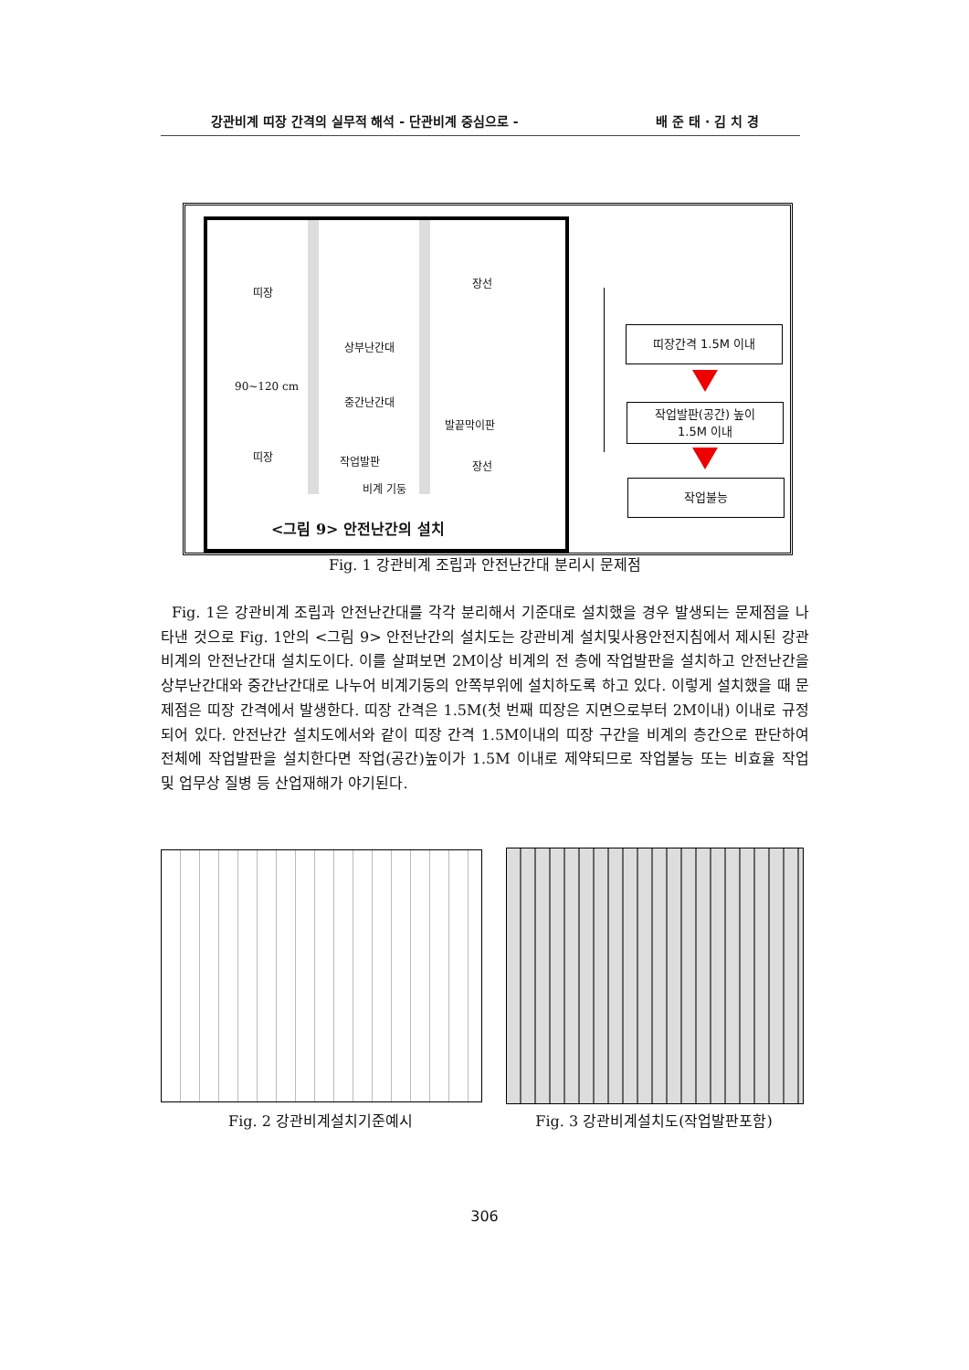강관비계 띠장 간격의 실무적 해석 - 단관비계 중심으로 - 배 준 태 · 김 치 경
띠장
장선
상부난간대
90~120 cm
중간난간대
발끝막이판
띠장 작업발판 장선
비계 기둥
<그림 9> 안전난간의 설치
띠장간격 1.5M 이내
작업발판(공간) 높이
1.5M 이내
작업불능
Fig. 1 강관비계 조립과 안전난간대 분리시 문제점
Fig. 1은 강관비계 조립과 안전난간대를 각각 분리해서 기준대로 설치했을 경우 발생되는 문제점을 나타낸 것으로 Fig. 1안의 <그림 9> 안전난간의 설치도는 강관비계 설치및사용안전지침에서 제시된 강관비계의 안전난간대 설치도이다. 이를 살펴보면 2M이상 비계의 전 층에 작업발판을 설치하고 안전난간을 상부난간대와 중간난간대로 나누어 비계기둥의 안쪽부위에 설치하도록 하고 있다. 이렇게 설치했을 때 문제점은 띠장 간격에서 발생한다. 띠장 간격은 1.5M(첫 번째 띠장은 지면으로부터 2M이내) 이내로 규정되어 있다. 안전난간 설치도에서와 같이 띠장 간격 1.5M이내의 띠장 구간을 비계의 층간으로 판단하여 전체에 작업발판을 설치한다면 작업(공간)높이가 1.5M 이내로 제약되므로 작업불능 또는 비효율 작업 및 업무상 질병 등 산업재해가 야기된다.
Fig. 2 강관비계설치기준예시 Fig. 3 강관비계설치도(작업발판포함)
306